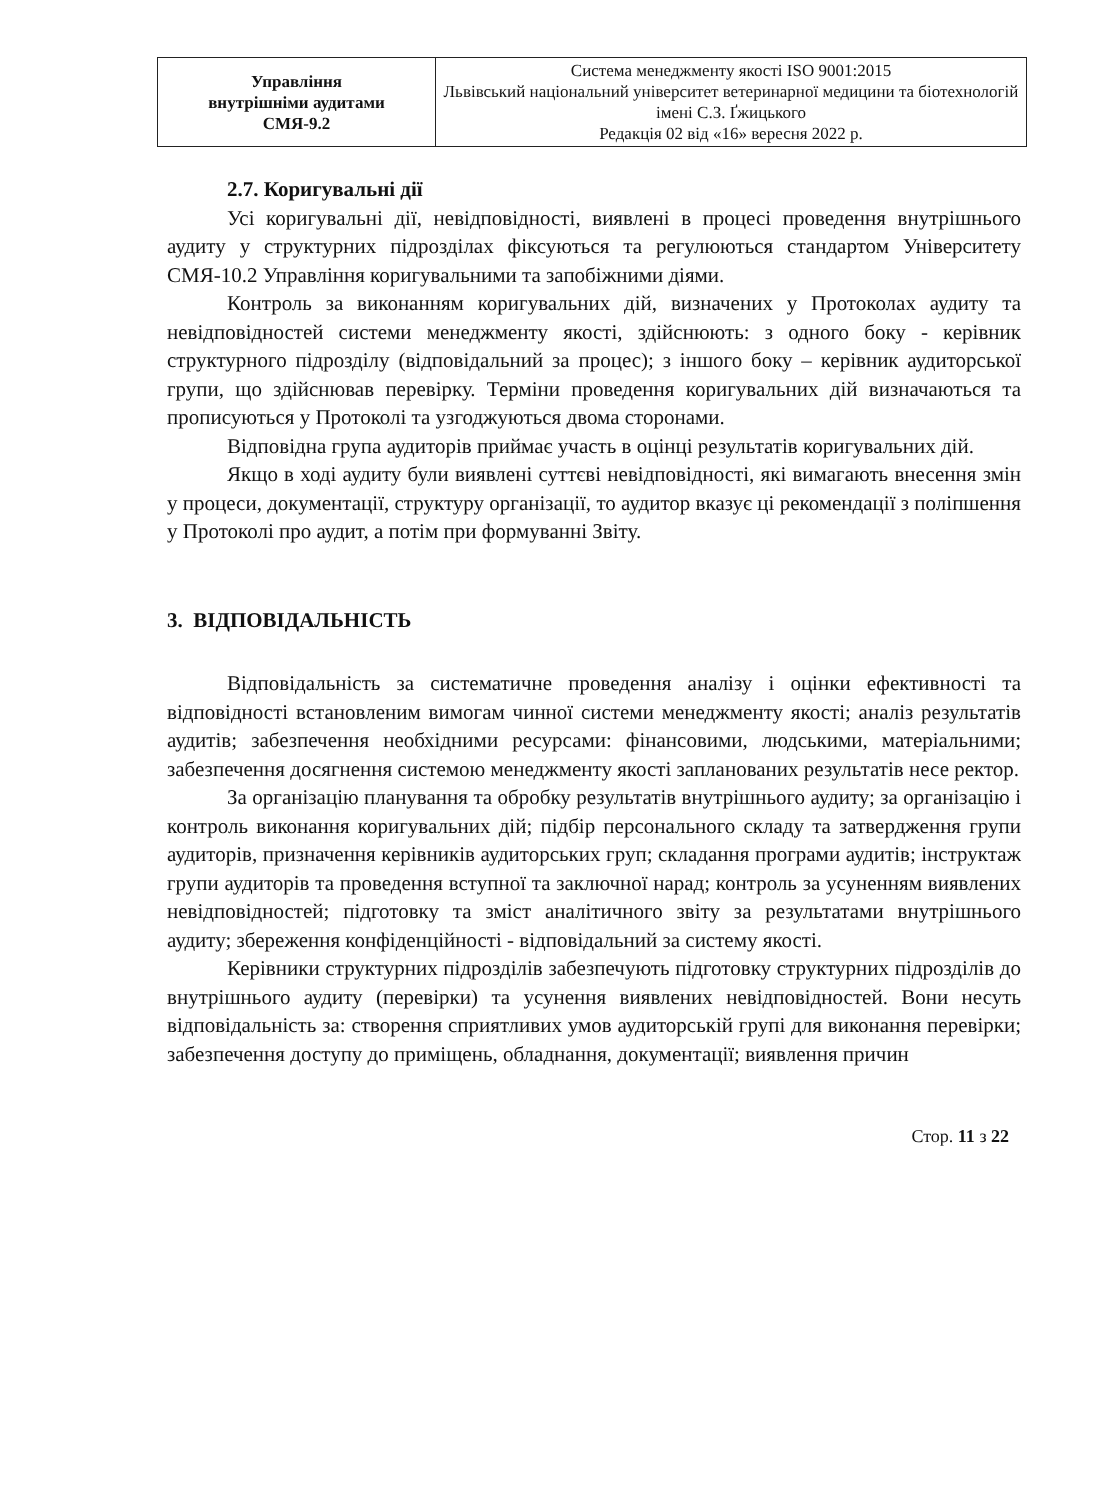| Управління внутрішніми аудитами СМЯ-9.2 | Система менеджменту якості ISO 9001:2015 Львівський національний університет ветеринарної медицини та біотехнологій імені С.З. Ґжицького Редакція 02 від «16» вересня 2022 р. |
2.7. Коригувальні дії
Усі коригувальні дії, невідповідності, виявлені в процесі проведення внутрішнього аудиту у структурних підрозділах фіксуються та регулюються стандартом Університету СМЯ-10.2 Управління коригувальними та запобіжними діями.
Контроль за виконанням коригувальних дій, визначених у Протоколах аудиту та невідповідностей системи менеджменту якості, здійснюють: з одного боку - керівник структурного підрозділу (відповідальний за процес); з іншого боку – керівник аудиторської групи, що здійснював перевірку. Терміни проведення коригувальних дій визначаються та прописуються у Протоколі та узгоджуються двома сторонами.
Відповідна група аудиторів приймає участь в оцінці результатів коригувальних дій.
Якщо в ході аудиту були виявлені суттєві невідповідності, які вимагають внесення змін у процеси, документації, структуру організації, то аудитор вказує ці рекомендації з поліпшення у Протоколі про аудит, а потім при формуванні Звіту.
3. ВІДПОВІДАЛЬНІСТЬ
Відповідальність за систематичне проведення аналізу і оцінки ефективності та відповідності встановленим вимогам чинної системи менеджменту якості; аналіз результатів аудитів; забезпечення необхідними ресурсами: фінансовими, людськими, матеріальними; забезпечення досягнення системою менеджменту якості запланованих результатів несе ректор.
За організацію планування та обробку результатів внутрішнього аудиту; за організацію і контроль виконання коригувальних дій; підбір персонального складу та затвердження групи аудиторів, призначення керівників аудиторських груп; складання програми аудитів; інструктаж групи аудиторів та проведення вступної та заключної нарад; контроль за усуненням виявлених невідповідностей; підготовку та зміст аналітичного звіту за результатами внутрішнього аудиту; збереження конфіденційності - відповідальний за систему якості.
Керівники структурних підрозділів забезпечують підготовку структурних підрозділів до внутрішнього аудиту (перевірки) та усунення виявлених невідповідностей. Вони несуть відповідальність за: створення сприятливих умов аудиторській групі для виконання перевірки; забезпечення доступу до приміщень, обладнання, документації; виявлення причин
Стор. 11 з 22